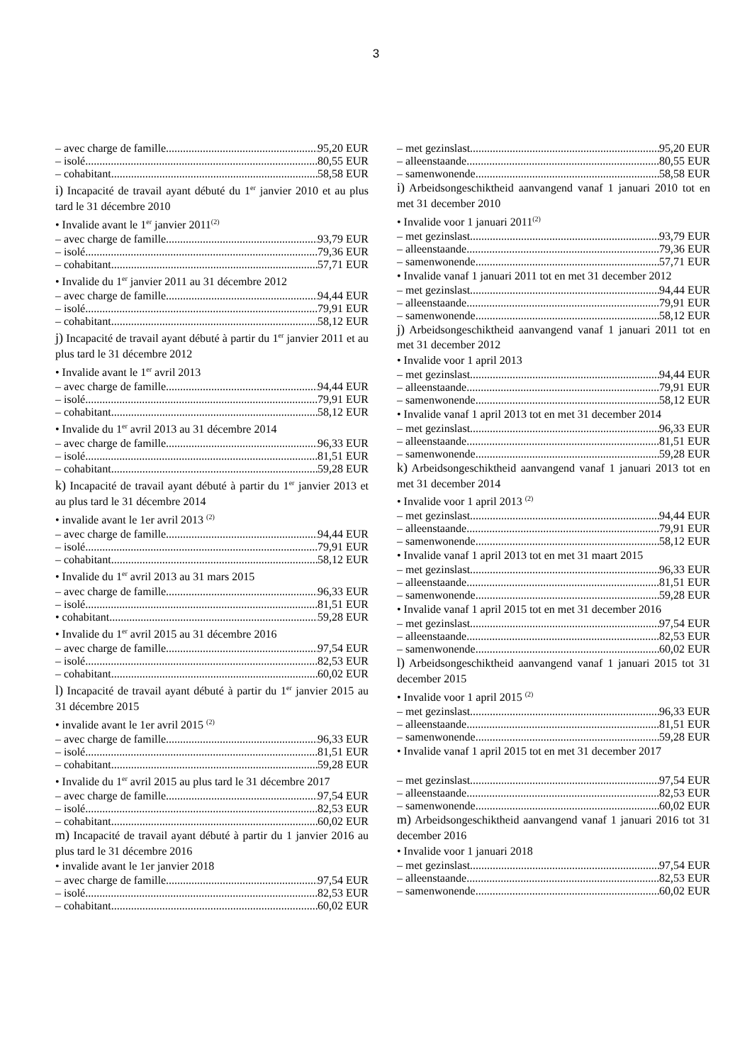3
– avec charge de famille 95,20 EUR
– isolé 80,55 EUR
– cohabitant 58,58 EUR
i) Incapacité de travail ayant débuté du 1<sup>er</sup> janvier 2010 et au plus tard le 31 décembre 2010
• Invalide avant le 1<sup>er</sup> janvier 2011<sup>(2)</sup>
– avec charge de famille 93,79 EUR
– isolé 79,36 EUR
– cohabitant 57,71 EUR
• Invalide du 1<sup>er</sup> janvier 2011 au 31 décembre 2012
– avec charge de famille 94,44 EUR
– isolé 79,91 EUR
– cohabitant 58,12 EUR
j) Incapacité de travail ayant débuté à partir du 1<sup>er</sup> janvier 2011 et au plus tard le 31 décembre 2012
• Invalide avant le 1<sup>er</sup> avril 2013
– avec charge de famille 94,44 EUR
– isolé 79,91 EUR
– cohabitant 58,12 EUR
• Invalide du 1<sup>er</sup> avril 2013 au 31 décembre 2014
– avec charge de famille 96,33 EUR
– isolé 81,51 EUR
– cohabitant 59,28 EUR
k) Incapacité de travail ayant débuté à partir du 1<sup>er</sup> janvier 2013 et au plus tard le 31 décembre 2014
• invalide avant le 1er avril 2013 <sup>(2)</sup>
– avec charge de famille 94,44 EUR
– isolé 79,91 EUR
– cohabitant 58,12 EUR
• Invalide du 1<sup>er</sup> avril 2013 au 31 mars 2015
– avec charge de famille 96,33 EUR
– isolé 81,51 EUR
• cohabitant 59,28 EUR
• Invalide du 1<sup>er</sup> avril 2015 au 31 décembre 2016
– avec charge de famille 97,54 EUR
– isolé 82,53 EUR
– cohabitant 60,02 EUR
l) Incapacité de travail ayant débuté à partir du 1<sup>er</sup> janvier 2015 au 31 décembre 2015
• invalide avant le 1er avril 2015 <sup>(2)</sup>
– avec charge de famille 96,33 EUR
– isolé 81,51 EUR
– cohabitant 59,28 EUR
• Invalide du 1<sup>er</sup> avril 2015 au plus tard le 31 décembre 2017
– avec charge de famille 97,54 EUR
– isolé 82,53 EUR
– cohabitant 60,02 EUR
m) Incapacité de travail ayant débuté à partir du 1 janvier 2016 au plus tard le 31 décembre 2016
• invalide avant le 1er janvier 2018
– avec charge de famille 97,54 EUR
– isolé 82,53 EUR
– cohabitant 60,02 EUR
– met gezinslast 95,20 EUR
– alleenstaande 80,55 EUR
– samenwonende 58,58 EUR
i) Arbeidsongeschiktheid aanvangend vanaf 1 januari 2010 tot en met 31 december 2010
• Invalide voor 1 januari 2011<sup>(2)</sup>
– met gezinslast 93,79 EUR
– alleenstaande 79,36 EUR
– samenwonende 57,71 EUR
• Invalide vanaf 1 januari 2011 tot en met 31 december 2012
– met gezinslast 94,44 EUR
– alleenstaande 79,91 EUR
– samenwonende 58,12 EUR
j) Arbeidsongeschiktheid aanvangend vanaf 1 januari 2011 tot en met 31 december 2012
• Invalide voor 1 april 2013
– met gezinslast 94,44 EUR
– alleenstaande 79,91 EUR
– samenwonende 58,12 EUR
• Invalide vanaf 1 april 2013 tot en met 31 december 2014
– met gezinslast 96,33 EUR
– alleenstaande 81,51 EUR
– samenwonende 59,28 EUR
k) Arbeidsongeschiktheid aanvangend vanaf 1 januari 2013 tot en met 31 december 2014
• Invalide voor 1 april 2013 <sup>(2)</sup>
– met gezinslast 94,44 EUR
– alleenstaande 79,91 EUR
– samenwonende 58,12 EUR
• Invalide vanaf 1 april 2013 tot en met 31 maart 2015
– met gezinslast 96,33 EUR
– alleenstaande 81,51 EUR
– samenwonende 59,28 EUR
• Invalide vanaf 1 april 2015 tot en met 31 december 2016
– met gezinslast 97,54 EUR
– alleenstaande 82,53 EUR
– samenwonende 60,02 EUR
l) Arbeidsongeschiktheid aanvangend vanaf 1 januari 2015 tot 31 december 2015
• Invalide voor 1 april 2015 <sup>(2)</sup>
– met gezinslast 96,33 EUR
– alleenstaande 81,51 EUR
– samenwonende 59,28 EUR
• Invalide vanaf 1 april 2015 tot en met 31 december 2017
– met gezinslast 97,54 EUR
– alleenstaande 82,53 EUR
– samenwonende 60,02 EUR
m) Arbeidsongeschiktheid aanvangend vanaf 1 januari 2016 tot 31 december 2016
• Invalide voor 1 januari 2018
– met gezinslast 97,54 EUR
– alleenstaande 82,53 EUR
– samenwonende 60,02 EUR